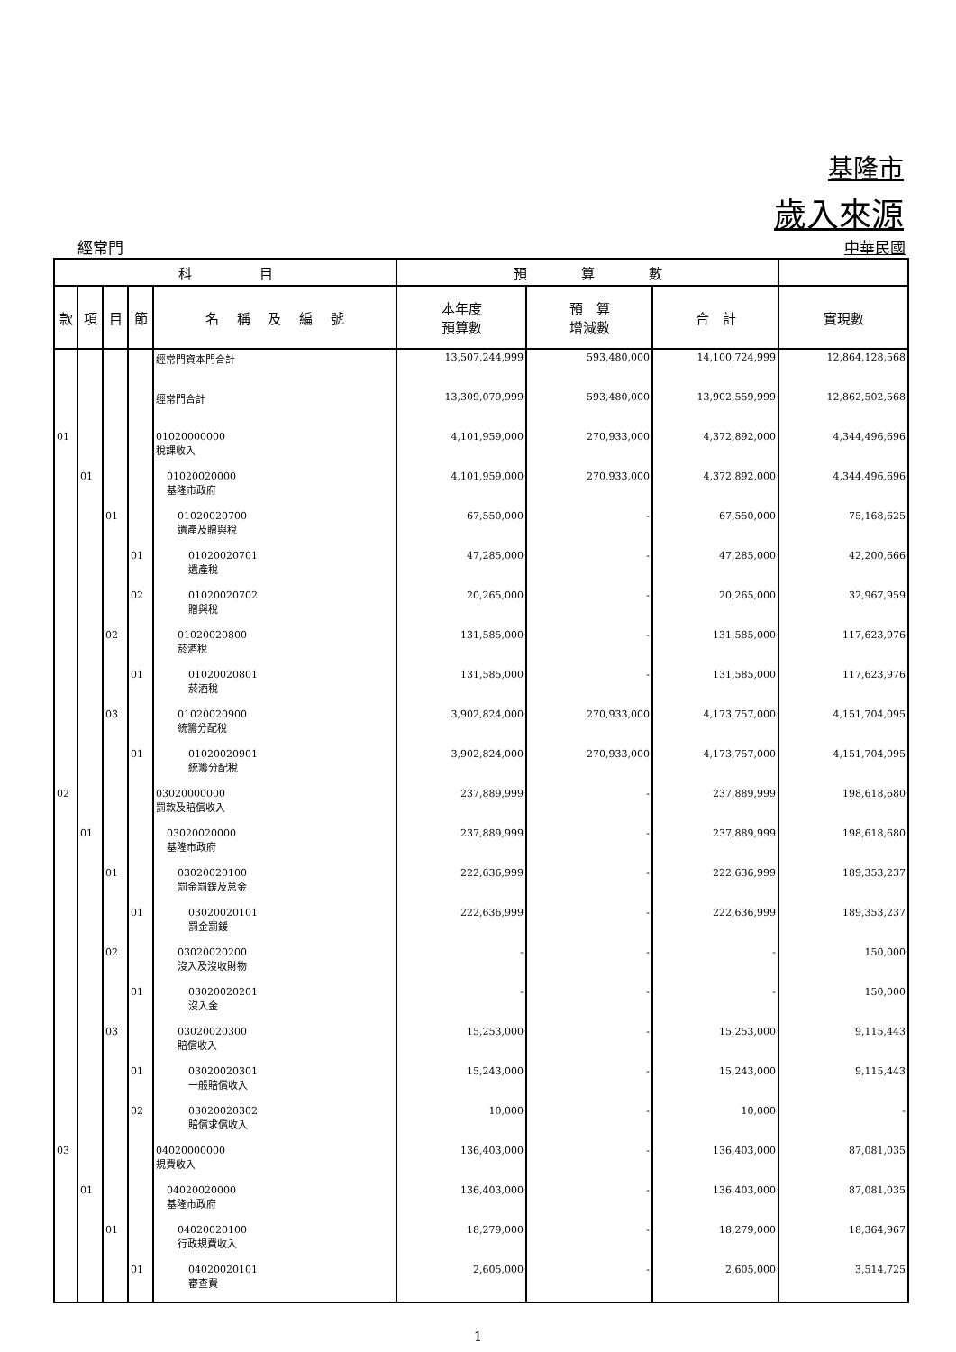基隆市
歲入來源
經常門 中華民國
| 科 目 | | | | | 預 算 數 | | | |
| --- | --- | --- | --- | --- | --- | --- | --- | --- |
| 款 | 項 | 目 | 節 | 名 稱 及 編 號 | 本年度 預算數 | 預 算 增減數 | 合 計 | 實現數 |
| | | | | 經常門資本門合計 | 13,507,244,999 | 593,480,000 | 14,100,724,999 | 12,864,128,568 |
| | | | | 經常門合計 | 13,309,079,999 | 593,480,000 | 13,902,559,999 | 12,862,502,568 |
| 01 | | | | 01020000000 稅課收入 | 4,101,959,000 | 270,933,000 | 4,372,892,000 | 4,344,496,696 |
| | 01 | | | 01020020000 基隆市政府 | 4,101,959,000 | 270,933,000 | 4,372,892,000 | 4,344,496,696 |
| | | 01 | | 01020020700 遺產及贈與稅 | 67,550,000 | - | 67,550,000 | 75,168,625 |
| | | | 01 | 01020020701 遺產稅 | 47,285,000 | - | 47,285,000 | 42,200,666 |
| | | | 02 | 01020020702 贈與稅 | 20,265,000 | - | 20,265,000 | 32,967,959 |
| | | 02 | | 01020020800 菸酒稅 | 131,585,000 | - | 131,585,000 | 117,623,976 |
| | | | 01 | 01020020801 菸酒稅 | 131,585,000 | - | 131,585,000 | 117,623,976 |
| | | 03 | | 01020020900 統籌分配稅 | 3,902,824,000 | 270,933,000 | 4,173,757,000 | 4,151,704,095 |
| | | | 01 | 01020020901 統籌分配稅 | 3,902,824,000 | 270,933,000 | 4,173,757,000 | 4,151,704,095 |
| 02 | | | | 03020000000 罰款及賠償收入 | 237,889,999 | - | 237,889,999 | 198,618,680 |
| | 01 | | | 03020020000 基隆市政府 | 237,889,999 | - | 237,889,999 | 198,618,680 |
| | | 01 | | 03020020100 罰金罰鍰及怠金 | 222,636,999 | - | 222,636,999 | 189,353,237 |
| | | | 01 | 03020020101 罰金罰鍰 | 222,636,999 | - | 222,636,999 | 189,353,237 |
| | | 02 | | 03020020200 沒入及沒收財物 | - | - | - | 150,000 |
| | | | 01 | 03020020201 沒入金 | - | - | - | 150,000 |
| | | 03 | | 03020020300 賠償收入 | 15,253,000 | - | 15,253,000 | 9,115,443 |
| | | | 01 | 03020020301 一般賠償收入 | 15,243,000 | - | 15,243,000 | 9,115,443 |
| | | | 02 | 03020020302 賠償求償收入 | 10,000 | - | 10,000 | - |
| 03 | | | | 04020000000 規費收入 | 136,403,000 | - | 136,403,000 | 87,081,035 |
| | 01 | | | 04020020000 基隆市政府 | 136,403,000 | - | 136,403,000 | 87,081,035 |
| | | 01 | | 04020020100 行政規費收入 | 18,279,000 | - | 18,279,000 | 18,364,967 |
| | | | 01 | 04020020101 審查費 | 2,605,000 | - | 2,605,000 | 3,514,725 |
1